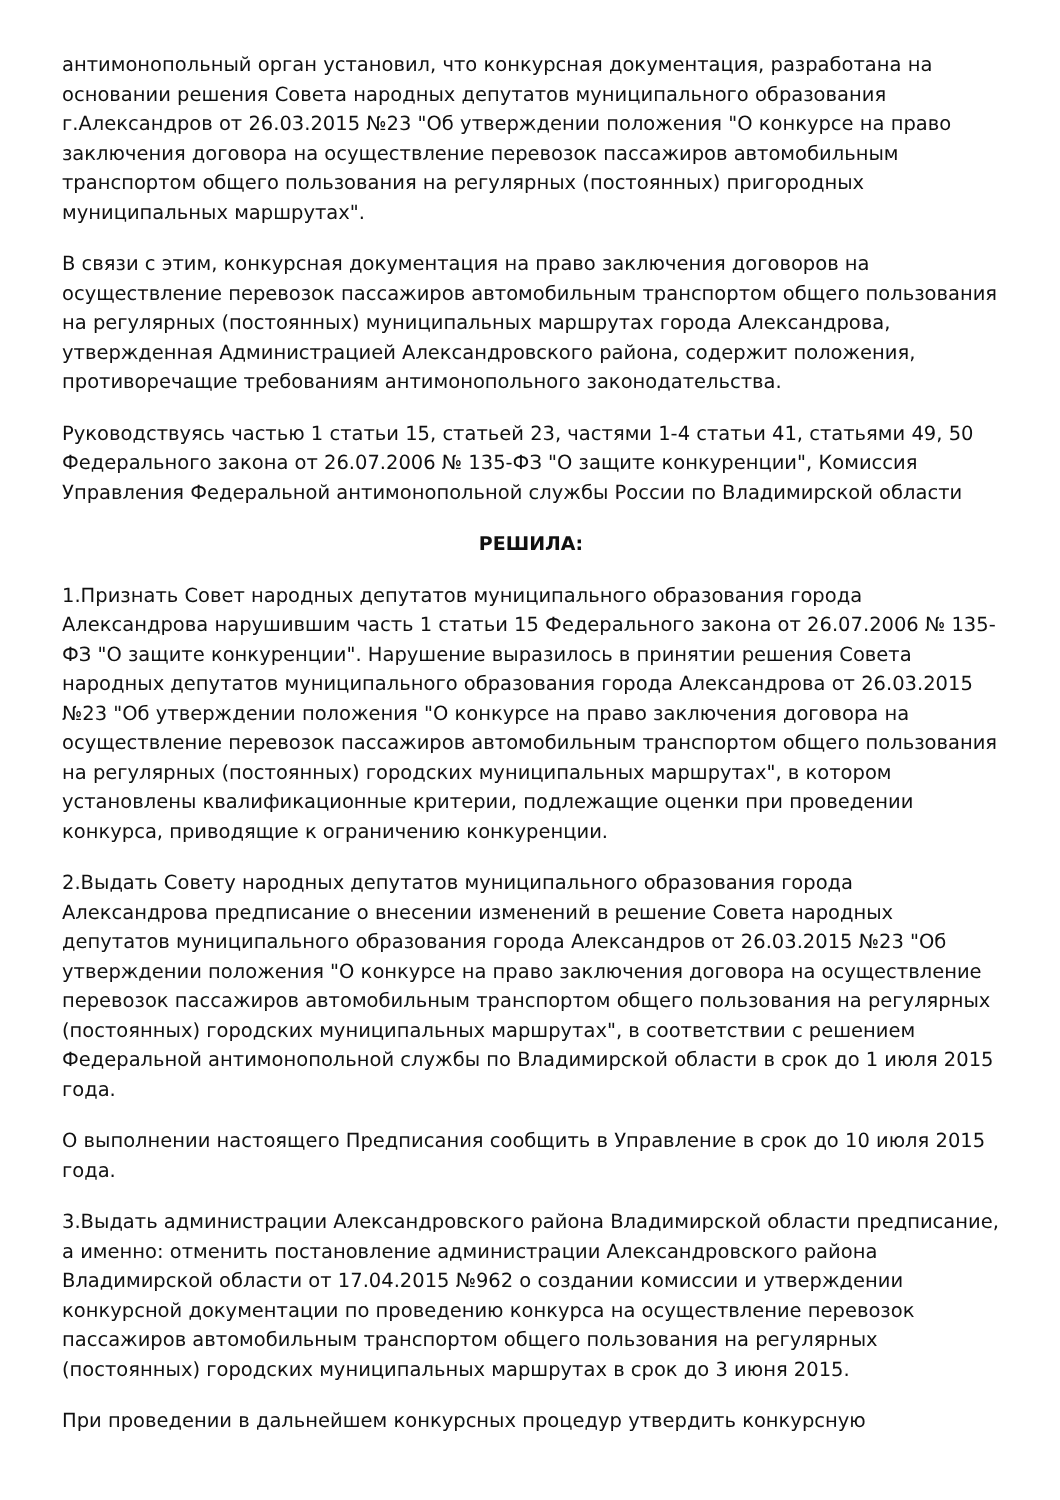антимонопольный орган установил, что конкурсная документация, разработана на основании решения Совета народных депутатов муниципального образования г.Александров от 26.03.2015 №23 "Об утверждении положения "О конкурсе на право заключения договора на осуществление перевозок пассажиров автомобильным транспортом общего пользования на регулярных (постоянных) пригородных муниципальных маршрутах".
В связи с этим, конкурсная документация на право заключения договоров на осуществление перевозок пассажиров автомобильным транспортом общего пользования на регулярных (постоянных) муниципальных маршрутах города Александрова, утвержденная Администрацией Александровского района, содержит положения, противоречащие требованиям антимонопольного законодательства.
Руководствуясь частью 1 статьи 15, статьей 23, частями 1-4 статьи 41, статьями 49, 50 Федерального закона от 26.07.2006 № 135-ФЗ "О защите конкуренции", Комиссия Управления Федеральной антимонопольной службы России по Владимирской области
РЕШИЛА:
1.Признать Совет народных депутатов муниципального образования города Александрова нарушившим часть 1 статьи 15 Федерального закона от 26.07.2006 № 135-ФЗ "О защите конкуренции". Нарушение выразилось в принятии решения Совета народных депутатов муниципального образования города Александрова от 26.03.2015 №23 "Об утверждении положения "О конкурсе на право заключения договора на осуществление перевозок пассажиров автомобильным транспортом общего пользования на регулярных (постоянных) городских муниципальных маршрутах", в котором установлены квалификационные критерии, подлежащие оценки при проведении конкурса, приводящие к ограничению конкуренции.
2.Выдать Совету народных депутатов муниципального образования города Александрова предписание о внесении изменений в решение Совета народных депутатов муниципального образования города Александров от 26.03.2015 №23 "Об утверждении положения "О конкурсе на право заключения договора на осуществление перевозок пассажиров автомобильным транспортом общего пользования на регулярных (постоянных) городских муниципальных маршрутах", в соответствии с решением Федеральной антимонопольной службы по Владимирской области в срок до 1 июля 2015 года.
О выполнении настоящего Предписания сообщить в Управление в срок до 10 июля 2015 года.
3.Выдать администрации Александровского района Владимирской области предписание, а именно: отменить постановление администрации Александровского района Владимирской области от 17.04.2015 №962 о создании комиссии и утверждении конкурсной документации по проведению конкурса на осуществление перевозок пассажиров автомобильным транспортом общего пользования на регулярных (постоянных) городских муниципальных маршрутах в срок до 3 июня 2015.
При проведении в дальнейшем конкурсных процедур утвердить конкурсную